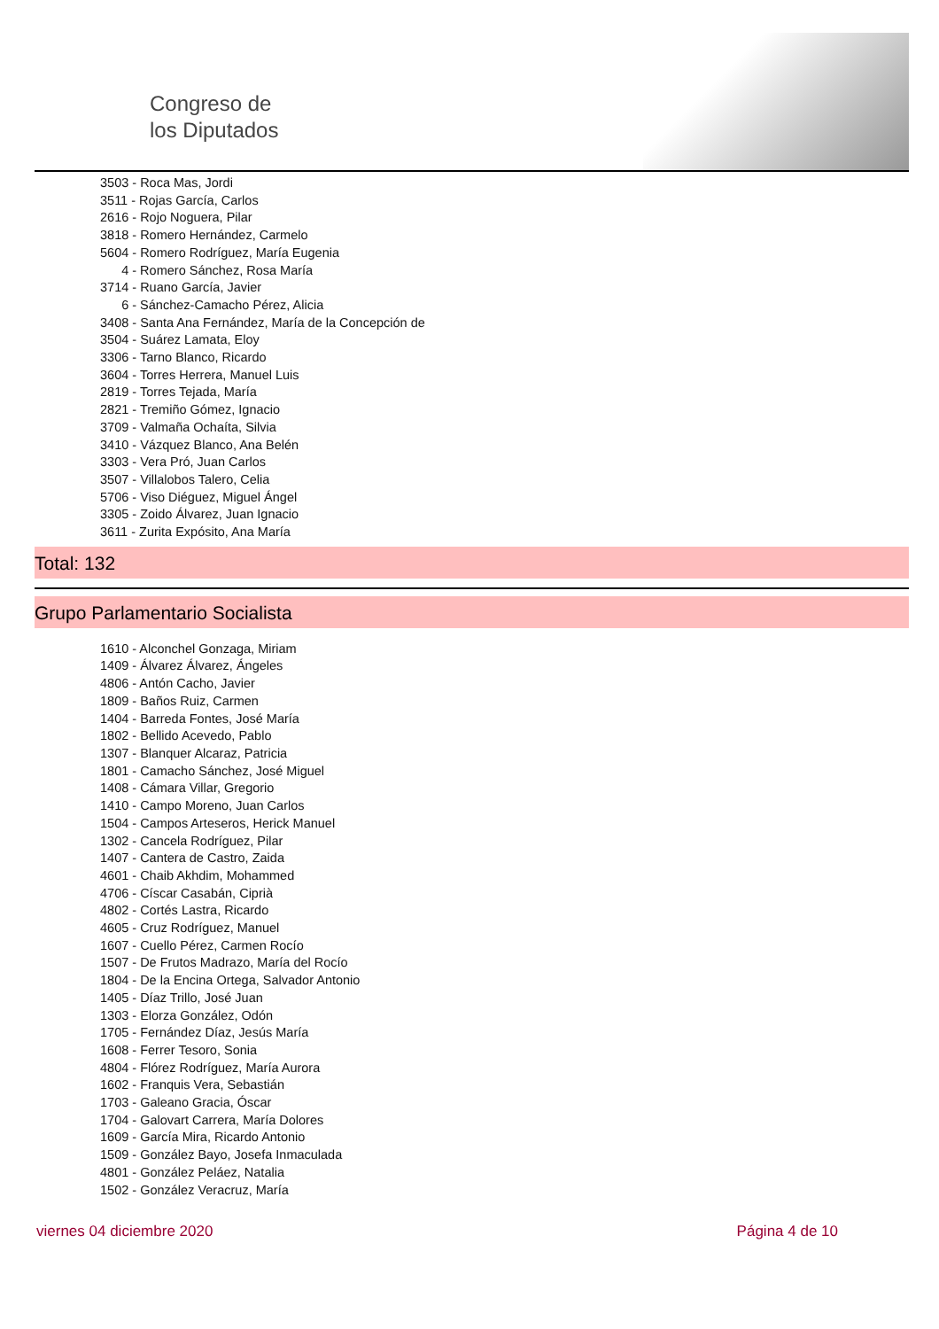Congreso de
los Diputados
3503 - Roca Mas, Jordi
3511 - Rojas García, Carlos
2616 - Rojo Noguera, Pilar
3818 - Romero Hernández, Carmelo
5604 - Romero Rodríguez, María Eugenia
4 - Romero Sánchez, Rosa María
3714 - Ruano García, Javier
6 - Sánchez-Camacho Pérez, Alicia
3408 - Santa Ana Fernández, María de la Concepción de
3504 - Suárez Lamata, Eloy
3306 - Tarno Blanco, Ricardo
3604 - Torres Herrera, Manuel Luis
2819 - Torres Tejada, María
2821 - Tremiño Gómez, Ignacio
3709 - Valmaña Ochaíta, Silvia
3410 - Vázquez Blanco, Ana Belén
3303 - Vera Pró, Juan Carlos
3507 - Villalobos Talero, Celia
5706 - Viso Diéguez, Miguel Ángel
3305 - Zoido Álvarez, Juan Ignacio
3611 - Zurita Expósito, Ana María
Total: 132
Grupo Parlamentario Socialista
1610 - Alconchel Gonzaga, Miriam
1409 - Álvarez Álvarez, Ángeles
4806 - Antón Cacho, Javier
1809 - Baños Ruiz, Carmen
1404 - Barreda Fontes, José María
1802 - Bellido Acevedo, Pablo
1307 - Blanquer Alcaraz, Patricia
1801 - Camacho Sánchez, José Miguel
1408 - Cámara Villar, Gregorio
1410 - Campo Moreno, Juan Carlos
1504 - Campos Arteseros, Herick Manuel
1302 - Cancela Rodríguez, Pilar
1407 - Cantera de Castro, Zaida
4601 - Chaib Akhdim, Mohammed
4706 - Císcar Casabán, Ciprià
4802 - Cortés Lastra, Ricardo
4605 - Cruz Rodríguez, Manuel
1607 - Cuello Pérez, Carmen Rocío
1507 - De Frutos Madrazo, María del Rocío
1804 - De la Encina Ortega, Salvador Antonio
1405 - Díaz Trillo, José Juan
1303 - Elorza González, Odón
1705 - Fernández Díaz, Jesús María
1608 - Ferrer Tesoro, Sonia
4804 - Flórez Rodríguez, María Aurora
1602 - Franquis Vera, Sebastián
1703 - Galeano Gracia, Óscar
1704 - Galovart Carrera, María Dolores
1609 - García Mira, Ricardo Antonio
1509 - González Bayo, Josefa Inmaculada
4801 - González Peláez, Natalia
1502 - González Veracruz, María
viernes 04 diciembre 2020 Página 4 de 10